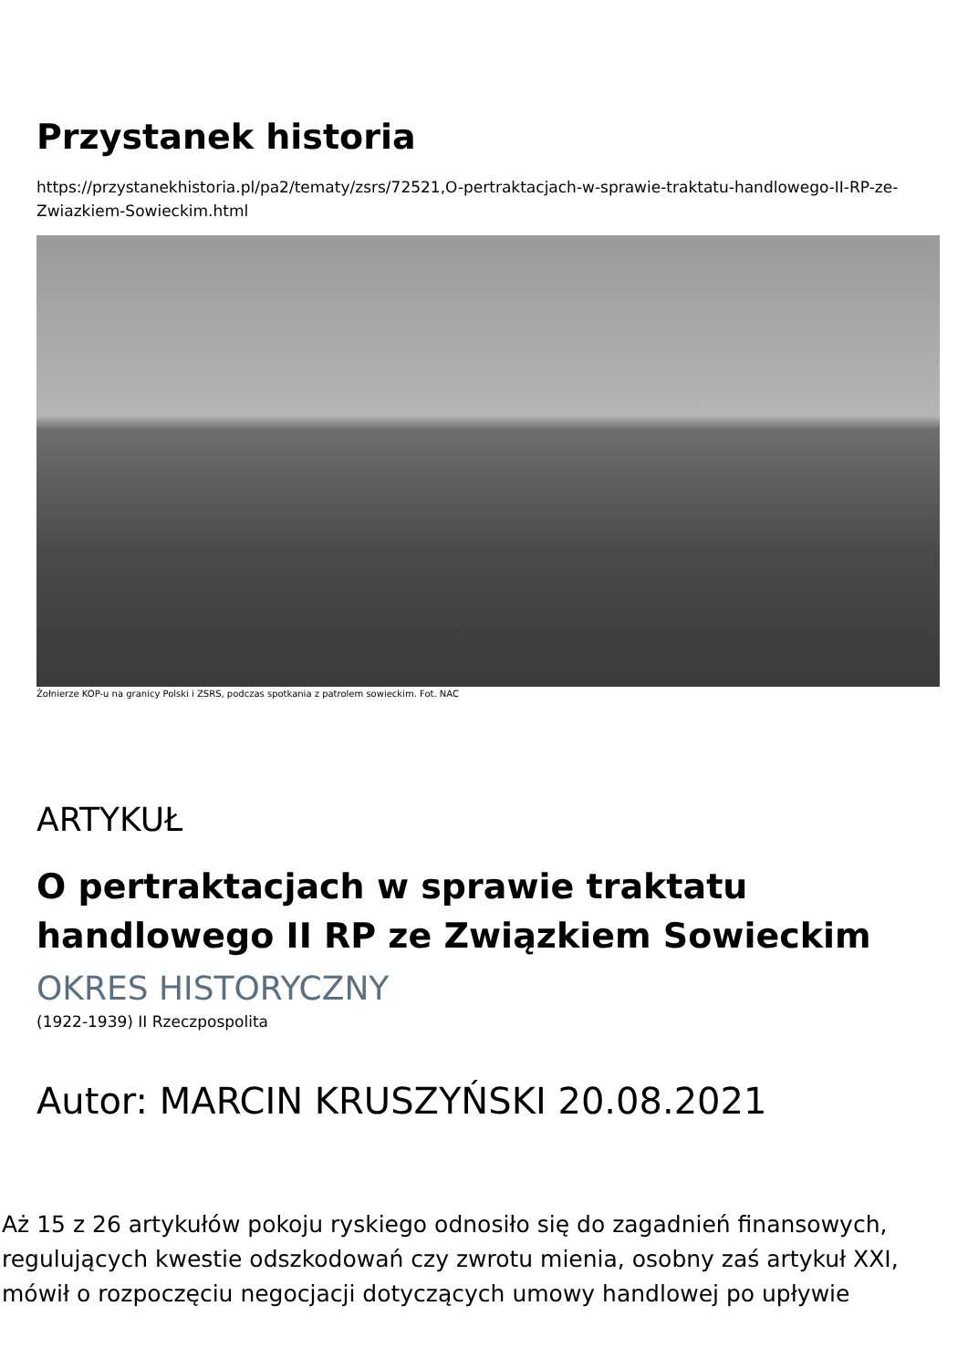Przystanek historia
https://przystanekhistoria.pl/pa2/tematy/zsrs/72521,O-pertraktacjach-w-sprawie-traktatu-handlowego-II-RP-ze-Zwiazkiem-Sowieckim.html
Żołnierze KOP-u na granicy Polski i ZSRS, podczas spotkania z patrolem sowieckim. Fot. NAC
ARTYKUŁ
O pertraktacjach w sprawie traktatu
handlowego II RP ze Związkiem Sowieckim
OKRES HISTORYCZNY
(1922-1939) II Rzeczpospolita
Autor: MARCIN KRUSZYŃSKI 20.08.2021
Aż 15 z 26 artykułów pokoju ryskiego odnosiło się do zagadnień finansowych, regulujących kwestie odszkodowań czy zwrotu mienia, osobny zaś artykuł XXI, mówił o rozpoczęciu negocjacji dotyczących umowy handlowej po upływie